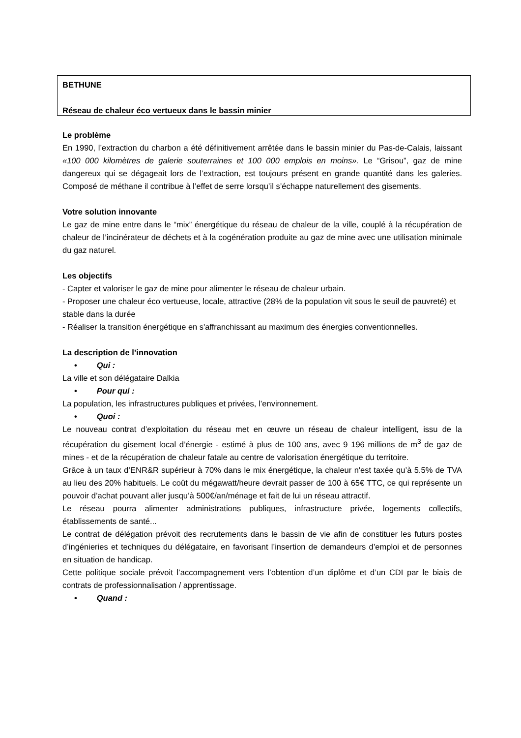BETHUNE
Réseau de chaleur éco vertueux dans le bassin minier
Le problème
En 1990, l’extraction du charbon a été définitivement arrêtée dans le bassin minier du Pas-de-Calais, laissant «100 000 kilomètres de galerie souterraines et 100 000 emplois en moins». Le “Grisou”, gaz de mine dangereux qui se dégageait lors de l’extraction, est toujours présent en grande quantité dans les galeries. Composé de méthane il contribue à l’effet de serre lorsqu’il s’échappe naturellement des gisements.
Votre solution innovante
Le gaz de mine entre dans le “mix” énergétique du réseau de chaleur de la ville, couplé à la récupération de chaleur de l’incinérateur de déchets et à la cogénération produite au gaz de mine avec une utilisation minimale du gaz naturel.
Les objectifs
- Capter et valoriser le gaz de mine pour alimenter le réseau de chaleur urbain.
- Proposer une chaleur éco vertueuse, locale, attractive (28% de la population vit sous le seuil de pauvreté) et stable dans la durée
- Réaliser la transition énergétique en s'affranchissant au maximum des énergies conventionnelles.
La description de l’innovation
• Qui :
La ville et son délégataire Dalkia
• Pour qui :
La population, les infrastructures publiques et privées, l’environnement.
• Quoi :
Le nouveau contrat d’exploitation du réseau met en œuvre un réseau de chaleur intelligent, issu de la récupération du gisement local d’énergie - estimé à plus de 100 ans, avec 9 196 millions de m<sup>3</sup> de gaz de mines - et de la récupération de chaleur fatale au centre de valorisation énergétique du territoire.
Grâce à un taux d’ENR&R supérieur à 70% dans le mix énergétique, la chaleur n'est taxée qu’à 5.5% de TVA au lieu des 20% habituels. Le coût du mégawatt/heure devrait passer de 100 à 65€ TTC, ce qui représente un pouvoir d’achat pouvant aller jusqu’à 500€/an/ménage et fait de lui un réseau attractif.
Le réseau pourra alimenter administrations publiques, infrastructure privée, logements collectifs, établissements de santé...
Le contrat de délégation prévoit des recrutements dans le bassin de vie afin de constituer les futurs postes d’ingénieries et techniques du délégataire, en favorisant l’insertion de demandeurs d’emploi et de personnes en situation de handicap.
Cette politique sociale prévoit l’accompagnement vers l’obtention d’un diplôme et d’un CDI par le biais de contrats de professionnalisation / apprentissage.
• Quand :